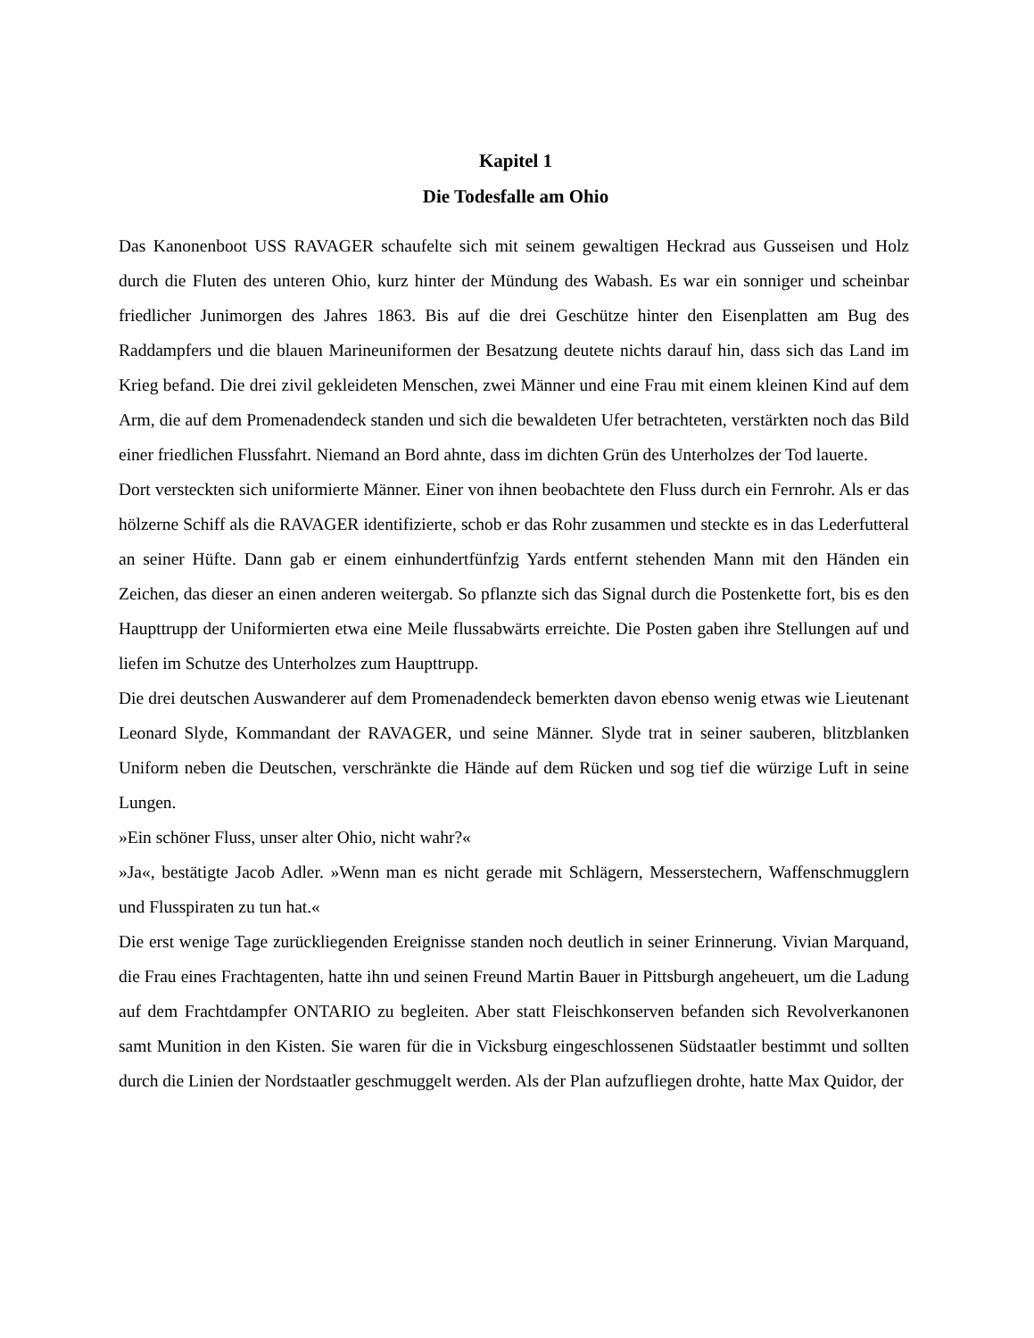Kapitel 1
Die Todesfalle am Ohio
Das Kanonenboot USS RAVAGER schaufelte sich mit seinem gewaltigen Heckrad aus Gusseisen und Holz durch die Fluten des unteren Ohio, kurz hinter der Mündung des Wabash. Es war ein sonniger und scheinbar friedlicher Junimorgen des Jahres 1863. Bis auf die drei Geschütze hinter den Eisenplatten am Bug des Raddampfers und die blauen Marineuniformen der Besatzung deutete nichts darauf hin, dass sich das Land im Krieg befand. Die drei zivil gekleideten Menschen, zwei Männer und eine Frau mit einem kleinen Kind auf dem Arm, die auf dem Promenadendeck standen und sich die bewaldeten Ufer betrachteten, verstärkten noch das Bild einer friedlichen Flussfahrt. Niemand an Bord ahnte, dass im dichten Grün des Unterholzes der Tod lauerte.
Dort versteckten sich uniformierte Männer. Einer von ihnen beobachtete den Fluss durch ein Fernrohr. Als er das hölzerne Schiff als die RAVAGER identifizierte, schob er das Rohr zusammen und steckte es in das Lederfutteral an seiner Hüfte. Dann gab er einem einhundertfünfzig Yards entfernt stehenden Mann mit den Händen ein Zeichen, das dieser an einen anderen weitergab. So pflanzte sich das Signal durch die Postenkette fort, bis es den Haupttrupp der Uniformierten etwa eine Meile flussabwärts erreichte. Die Posten gaben ihre Stellungen auf und liefen im Schutze des Unterholzes zum Haupttrupp.
Die drei deutschen Auswanderer auf dem Promenadendeck bemerkten davon ebenso wenig etwas wie Lieutenant Leonard Slyde, Kommandant der RAVAGER, und seine Männer. Slyde trat in seiner sauberen, blitzblanken Uniform neben die Deutschen, verschränkte die Hände auf dem Rücken und sog tief die würzige Luft in seine Lungen.
»Ein schöner Fluss, unser alter Ohio, nicht wahr?«
»Ja«, bestätigte Jacob Adler. »Wenn man es nicht gerade mit Schlägern, Messerstechern, Waffenschmugglern und Flusspiraten zu tun hat.«
Die erst wenige Tage zurückliegenden Ereignisse standen noch deutlich in seiner Erinnerung. Vivian Marquand, die Frau eines Frachtagenten, hatte ihn und seinen Freund Martin Bauer in Pittsburgh angeheuert, um die Ladung auf dem Frachtdampfer ONTARIO zu begleiten. Aber statt Fleischkonserven befanden sich Revolverkanonen samt Munition in den Kisten. Sie waren für die in Vicksburg eingeschlossenen Südstaatler bestimmt und sollten durch die Linien der Nordstaatler geschmuggelt werden. Als der Plan aufzufliegen drohte, hatte Max Quidor, der